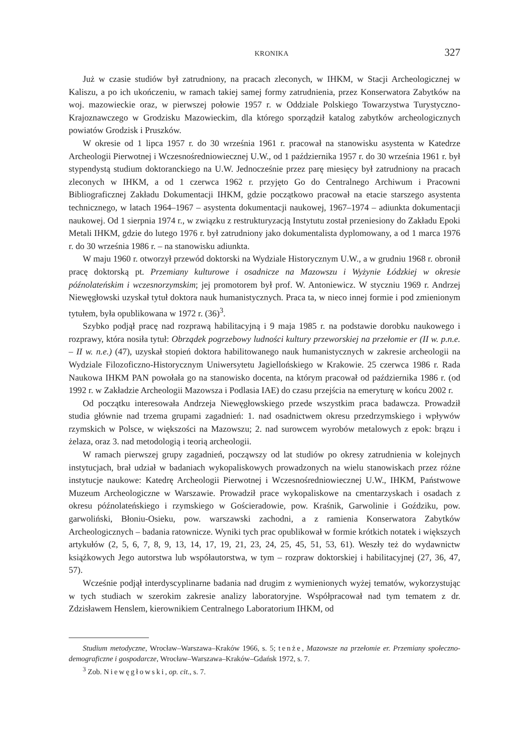KRONIKA 327
Już w czasie studiów był zatrudniony, na pracach zleconych, w IHKM, w Stacji Archeologicznej w Kaliszu, a po ich ukończeniu, w ramach takiej samej formy zatrudnienia, przez Konserwatora Zabytków na woj. mazowieckie oraz, w pierwszej połowie 1957 r. w Oddziale Polskiego Towarzystwa Turystyczno-Krajoznawczego w Grodzisku Mazowieckim, dla którego sporządził katalog zabytków archeologicznych powiatów Grodzisk i Pruszków.
W okresie od 1 lipca 1957 r. do 30 września 1961 r. pracował na stanowisku asystenta w Katedrze Archeologii Pierwotnej i Wczesnośredniowiecznej U.W., od 1 października 1957 r. do 30 września 1961 r. był stypendystą studium doktoranckiego na U.W. Jednocześnie przez parę miesięcy był zatrudniony na pracach zleconych w IHKM, a od 1 czerwca 1962 r. przyjęto Go do Centralnego Archiwum i Pracowni Bibliograficznej Zakładu Dokumentacji IHKM, gdzie początkowo pracował na etacie starszego asystenta technicznego, w latach 1964–1967 – asystenta dokumentacji naukowej, 1967–1974 – adiunkta dokumentacji naukowej. Od 1 sierpnia 1974 r., w związku z restrukturyzacją Instytutu został przeniesiony do Zakładu Epoki Metali IHKM, gdzie do lutego 1976 r. był zatrudniony jako dokumentalista dyplomowany, a od 1 marca 1976 r. do 30 września 1986 r. – na stanowisku adiunkta.
W maju 1960 r. otworzył przewód doktorski na Wydziale Historycznym U.W., a w grudniu 1968 r. obronił pracę doktorską pt. Przemiany kulturowe i osadnicze na Mazowszu i Wyżynie Łódzkiej w okresie późnolateńskim i wczesnorzymskim; jej promotorem był prof. W. Antoniewicz. W styczniu 1969 r. Andrzej Niewęgłowski uzyskał tytuł doktora nauk humanistycznych. Praca ta, w nieco innej formie i pod zmienionym tytułem, była opublikowana w 1972 r. (36)<sup>3</sup>.
Szybko podjął pracę nad rozprawą habilitacyjną i 9 maja 1985 r. na podstawie dorobku naukowego i rozprawy, która nosiła tytuł: Obrządek pogrzebowy ludności kultury przeworskiej na przełomie er (II w. p.n.e. – II w. n.e.) (47), uzyskał stopień doktora habilitowanego nauk humanistycznych w zakresie archeologii na Wydziale Filozoficzno-Historycznym Uniwersytetu Jagiellońskiego w Krakowie. 25 czerwca 1986 r. Rada Naukowa IHKM PAN powołała go na stanowisko docenta, na którym pracował od października 1986 r. (od 1992 r. w Zakładzie Archeologii Mazowsza i Podlasia IAE) do czasu przejścia na emeryturę w końcu 2002 r.
Od początku interesowała Andrzeja Niewęgłowskiego przede wszystkim praca badawcza. Prowadził studia głównie nad trzema grupami zagadnień: 1. nad osadnictwem okresu przedrzymskiego i wpływów rzymskich w Polsce, w większości na Mazowszu; 2. nad surowcem wyrobów metalowych z epok: brązu i żelaza, oraz 3. nad metodologią i teorią archeologii.
W ramach pierwszej grupy zagadnień, począwszy od lat studiów po okresy zatrudnienia w kolejnych instytucjach, brał udział w badaniach wykopaliskowych prowadzonych na wielu stanowiskach przez różne instytucje naukowe: Katedrę Archeologii Pierwotnej i Wczesnośredniowiecznej U.W., IHKM, Państwowe Muzeum Archeologiczne w Warszawie. Prowadził prace wykopaliskowe na cmentarzyskach i osadach z okresu późnolateńskiego i rzymskiego w Gościeradowie, pow. Kraśnik, Garwolinie i Goździku, pow. garwoliński, Błoniu-Osieku, pow. warszawski zachodni, a z ramienia Konserwatora Zabytków Archeologicznych – badania ratownicze. Wyniki tych prac opublikował w formie krótkich notatek i większych artykułów (2, 5, 6, 7, 8, 9, 13, 14, 17, 19, 21, 23, 24, 25, 45, 51, 53, 61). Weszły też do wydawnictw książkowych Jego autorstwa lub współautorstwa, w tym – rozpraw doktorskiej i habilitacyjnej (27, 36, 47, 57).
Wcześnie podjął interdyscyplinarne badania nad drugim z wymienionych wyżej tematów, wykorzystując w tych studiach w szerokim zakresie analizy laboratoryjne. Współpracował nad tym tematem z dr. Zdzisławem Henslem, kierownikiem Centralnego Laboratorium IHKM, od
Studium metodyczne, Wrocław–Warszawa–Kraków 1966, s. 5; tenże, Mazowsze na przełomie er. Przemiany społeczno-demograficzne i gospodarcze, Wrocław–Warszawa–Kraków–Gdańsk 1972, s. 7.
<sup>3</sup> Zob. Niewęgłowski, op. cit., s. 7.